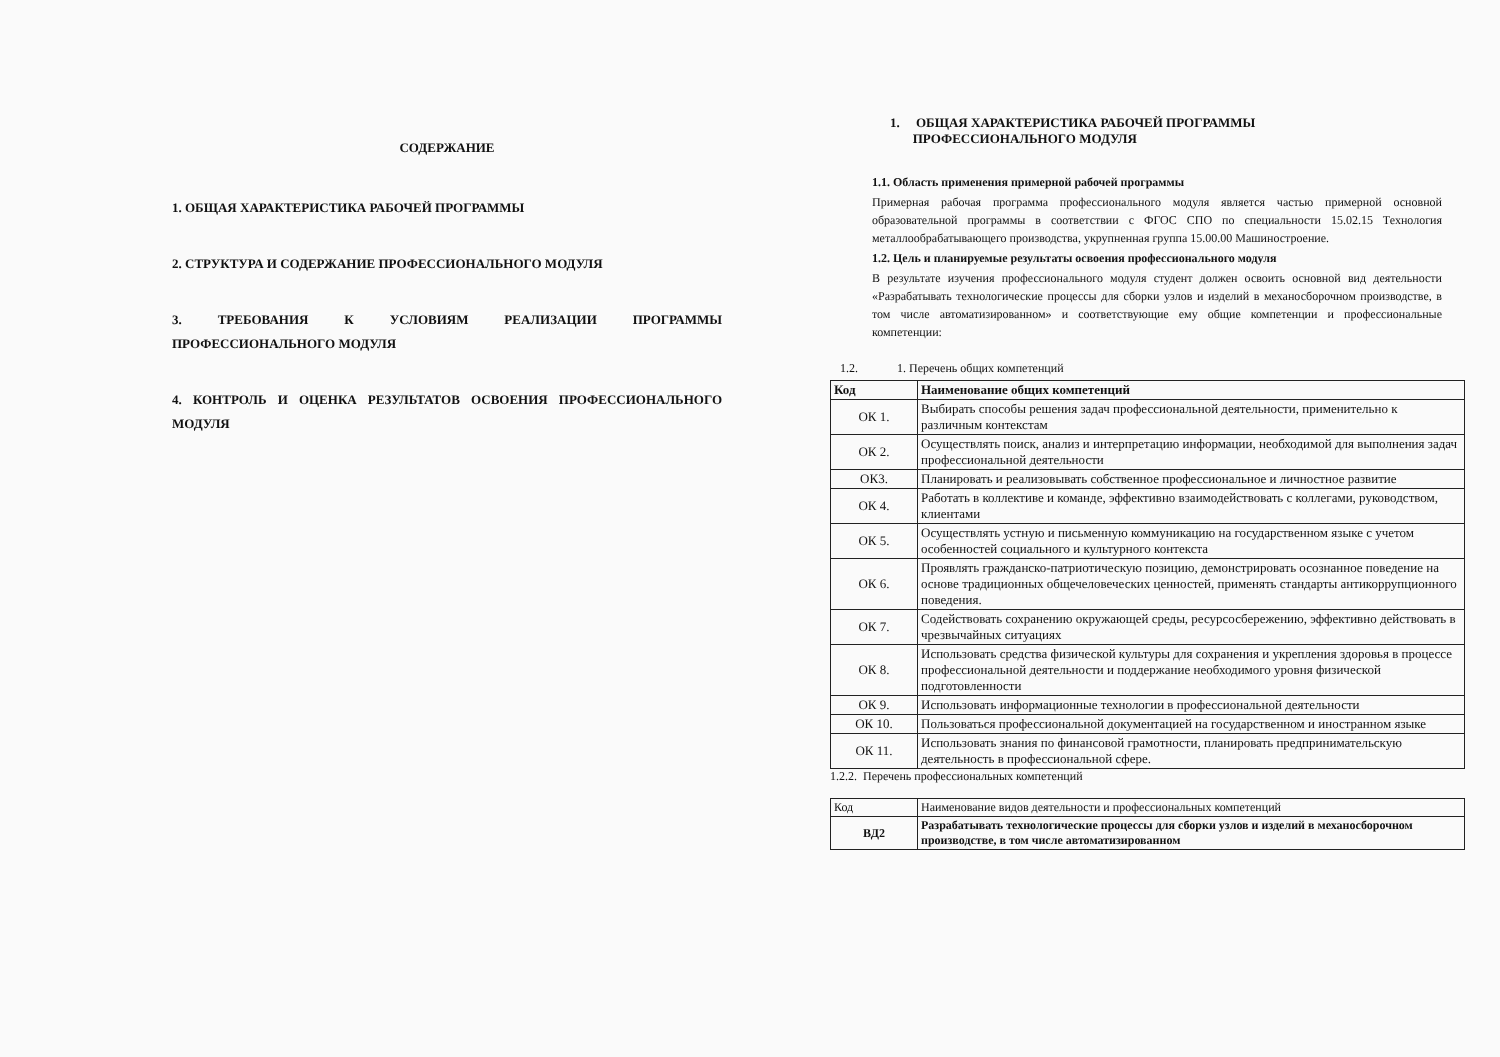СОДЕРЖАНИЕ
1. ОБЩАЯ ХАРАКТЕРИСТИКА РАБОЧЕЙ ПРОГРАММЫ
2. СТРУКТУРА И СОДЕРЖАНИЕ ПРОФЕССИОНАЛЬНОГО МОДУЛЯ
3. ТРЕБОВАНИЯ К УСЛОВИЯМ РЕАЛИЗАЦИИ ПРОГРАММЫ ПРОФЕССИОНАЛЬНОГО МОДУЛЯ
4. КОНТРОЛЬ И ОЦЕНКА РЕЗУЛЬТАТОВ ОСВОЕНИЯ ПРОФЕССИОНАЛЬНОГО МОДУЛЯ
1. ОБЩАЯ ХАРАКТЕРИСТИКА РАБОЧЕЙ ПРОГРАММЫ
ПРОФЕССИОНАЛЬНОГО МОДУЛЯ
1.1. Область применения примерной рабочей программы
Примерная рабочая программа профессионального модуля является частью примерной основной образовательной программы в соответствии с ФГОС СПО по специальности 15.02.15 Технология металлообрабатывающего производства, укрупненная группа 15.00.00 Машиностроение.
1.2. Цель и планируемые результаты освоения профессионального модуля
В результате изучения профессионального модуля студент должен освоить основной вид деятельности «Разрабатывать технологические процессы для сборки узлов и изделий в механосборочном производстве, в том числе автоматизированном» и соответствующие ему общие компетенции и профессиональные компетенции:
1.2. 1. Перечень общих компетенций
| Код | Наименование общих компетенций |
| --- | --- |
| ОК 1. | Выбирать способы решения задач профессиональной деятельности, применительно к различным контекстам |
| ОК 2. | Осуществлять поиск, анализ и интерпретацию информации, необходимой для выполнения задач профессиональной деятельности |
| ОК3. | Планировать и реализовывать собственное профессиональное и личностное развитие |
| ОК 4. | Работать в коллективе и команде, эффективно взаимодействовать с коллегами, руководством, клиентами |
| ОК 5. | Осуществлять устную и письменную коммуникацию на государственном языке с учетом особенностей социального и культурного контекста |
| ОК 6. | Проявлять гражданско-патриотическую позицию, демонстрировать осознанное поведение на основе традиционных общечеловеческих ценностей, применять стандарты антикоррупционного поведения. |
| ОК 7. | Содействовать сохранению окружающей среды, ресурсосбережению, эффективно действовать в чрезвычайных ситуациях |
| ОК 8. | Использовать средства физической культуры для сохранения и укрепления здоровья в процессе профессиональной деятельности и поддержание необходимого уровня физической подготовленности |
| ОК 9. | Использовать информационные технологии в профессиональной деятельности |
| ОК 10. | Пользоваться профессиональной документацией на государственном и иностранном языке |
| ОК 11. | Использовать знания по финансовой грамотности, планировать предпринимательскую деятельность в профессиональной сфере. |
1.2.2. Перечень профессиональных компетенций
| Код | Наименование видов деятельности и профессиональных компетенций |
| ВД2 | Разрабатывать технологические процессы для сборки узлов и изделий в механосборочном производстве, в том числе автоматизированном |